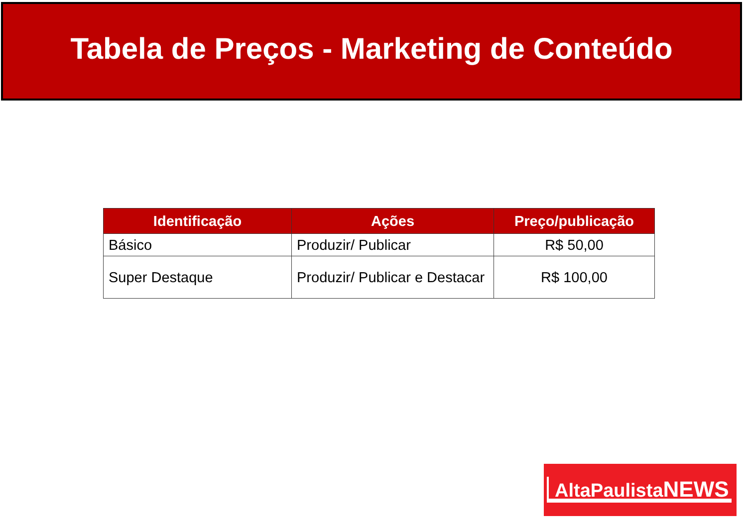Tabela de Preços - Marketing de Conteúdo
| Identificação | Ações | Preço/publicação |
| --- | --- | --- |
| Básico | Produzir/ Publicar | R$ 50,00 |
| Super Destaque | Produzir/ Publicar e Destacar | R$ 100,00 |
AltaPaulistaNEWS